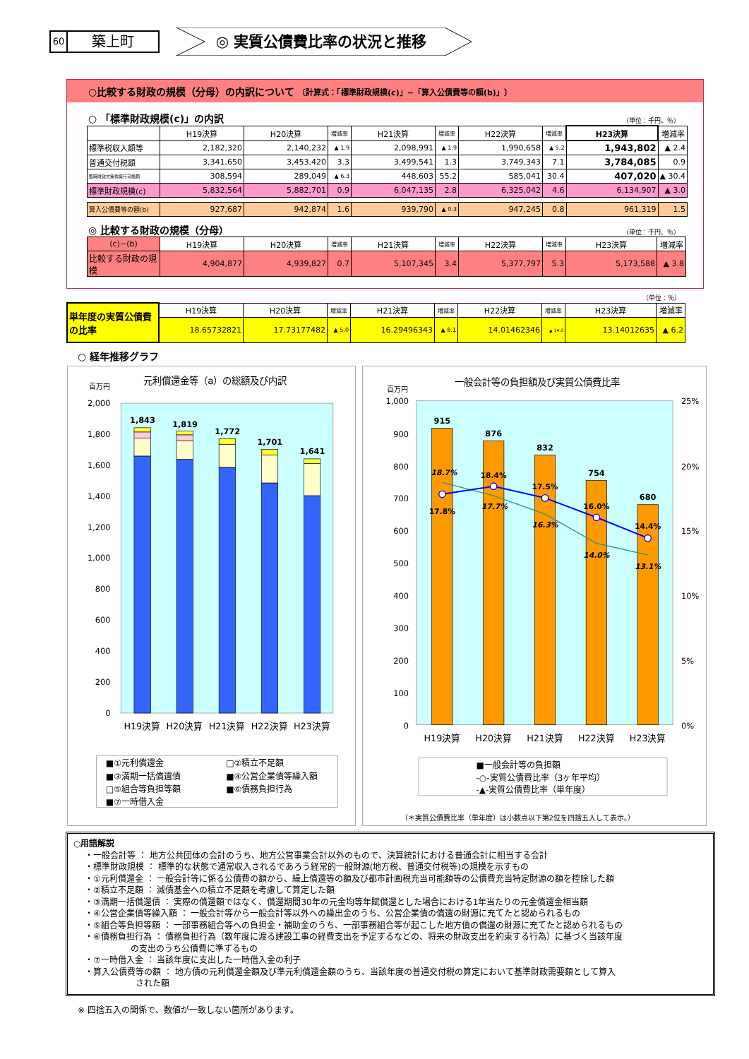60 築上町
◎ 実質公債費比率の状況と推移
○比較する財政の規模（分母）の内訳について 〔計算式：「標準財政規模(c)」−「算入公債費等の額(b)」〕
○ 「標準財政規模(c)」の内訳 （単位：千円、％）
| | H19決算 | H20決算 | 増減率 | H21決算 | 増減率 | H22決算 | 増減率 | H23決算 | 増減率 |
| --- | --- | --- | --- | --- | --- | --- | --- | --- | --- |
| 標準税収入額等 | 2,182,320 | 2,140,232 | ▲ 1.9 | 2,098,991 | ▲ 1.9 | 1,990,658 | ▲ 5.2 | 1,943,802 | ▲ 2.4 |
| 普通交付税額 | 3,341,650 | 3,453,420 | 3.3 | 3,499,541 | 1.3 | 3,749,343 | 7.1 | 3,784,085 | 0.9 |
| 臨時財政対策債発行可能額 | 308,594 | 289,049 | ▲ 6.3 | 448,603 | 55.2 | 585,041 | 30.4 | 407,020 | ▲ 30.4 |
| 標準財政規模(c) | 5,832,564 | 5,882,701 | 0.9 | 6,047,135 | 2.8 | 6,325,042 | 4.6 | 6,134,907 | ▲ 3.0 |
| 算入公債費等の額(b) | 927,687 | 942,874 | 1.6 | 939,790 | ▲ 0.3 | 947,245 | 0.8 | 961,319 | 1.5 |
◎ 比較する財政の規模（分母） （単位：千円、％）
| (c)−(b) | H19決算 | H20決算 | 増減率 | H21決算 | 増減率 | H22決算 | 増減率 | H23決算 | 増減率 |
| --- | --- | --- | --- | --- | --- | --- | --- | --- | --- |
| 比較する財政の規模 | 4,904,877 | 4,939,827 | 0.7 | 5,107,345 | 3.4 | 5,377,797 | 5.3 | 5,173,588 | ▲ 3.8 |
（単位：％）
| 単年度の実質公債費の比率 | H19決算 | H20決算 | 増減率 | H21決算 | 増減率 | H22決算 | 増減率 | H23決算 | 増減率 |
| | 18.65732821 | 17.73177482 | ▲ 5.0 | 16.29496343 | ▲ 8.1 | 14.01462346 | ▲ 14.0 | 13.14012635 | ▲ 6.2 |
○ 経年推移グラフ
元利償還金等（a）の総額及び内訳
百万円
2,000
1,800
1,600
1,400
1,200
1,000
800
600
400
200
0
1,843
1,819
1,772
1,701
1,641
H19決算
H20決算
H21決算
H22決算
H23決算
■①元利償還金
□②積立不足額
■③満期一括償還債
■④公営企業債等繰入額
□⑤組合等負担等額
■⑥債務負担行為
■⑦一時借入金
一般会計等の負担額及び実質公債費比率
百万円
1,000
900
800
700
600
500
400
300
200
100
0
25%
20%
15%
10%
5%
0%
915
876
832
754
680
18.7%
17.8%
18.4%
17.7%
17.5%
16.3%
16.0%
14.0%
14.4%
13.1%
H19決算
H20決算
H21決算
H22決算
H23決算
■一般会計等の負担額
-○-実質公債費比率（3ヶ年平均）
-▲-実質公債費比率（単年度）
（＊実質公債費比率（単年度）は小数点以下第2位を四捨五入して表示。）
○用語解説
・一般会計等 ： 地方公共団体の会計のうち、地方公営事業会計以外のもので、決算統計における普通会計に相当する会計
・標準財政規模 ： 標準的な状態で通常収入されるであろう経常的一般財源(地方税、普通交付税等)の規模を示すもの
・①元利償還金 ： 一般会計等に係る公債費の額から、繰上償還等の額及び都市計画税充当可能額等の公債費充当特定財源の額を控除した額
・②積立不足額 ： 減債基金への積立不足額を考慮して算定した額
・③満期一括償還債 ： 実際の償還額ではなく、償還期間30年の元金均等年賦償還とした場合における1年当たりの元金償還金相当額
・④公営企業債等繰入額 ： 一般会計等から一般会計等以外への繰出金のうち、公営企業債の償還の財源に充てたと認められるもの
・⑤組合等負担等額 ： 一部事務組合等への負担金・補助金のうち、一部事務組合等が起こした地方債の償還の財源に充てたと認められるもの
・⑥債務負担行為 ： 債務負担行為（数年度に渡る建設工事の経費支出を予定するなどの、将来の財政支出を約束する行為）に基づく当該年度
の支出のうち公債費に準ずるもの
・⑦一時借入金 ： 当該年度に支出した一時借入金の利子
・算入公債費等の額 ： 地方債の元利償還金額及び準元利償還金額のうち、当該年度の普通交付税の算定において基準財政需要額として算入
された額
※ 四捨五入の関係で、数値が一致しない箇所があります。